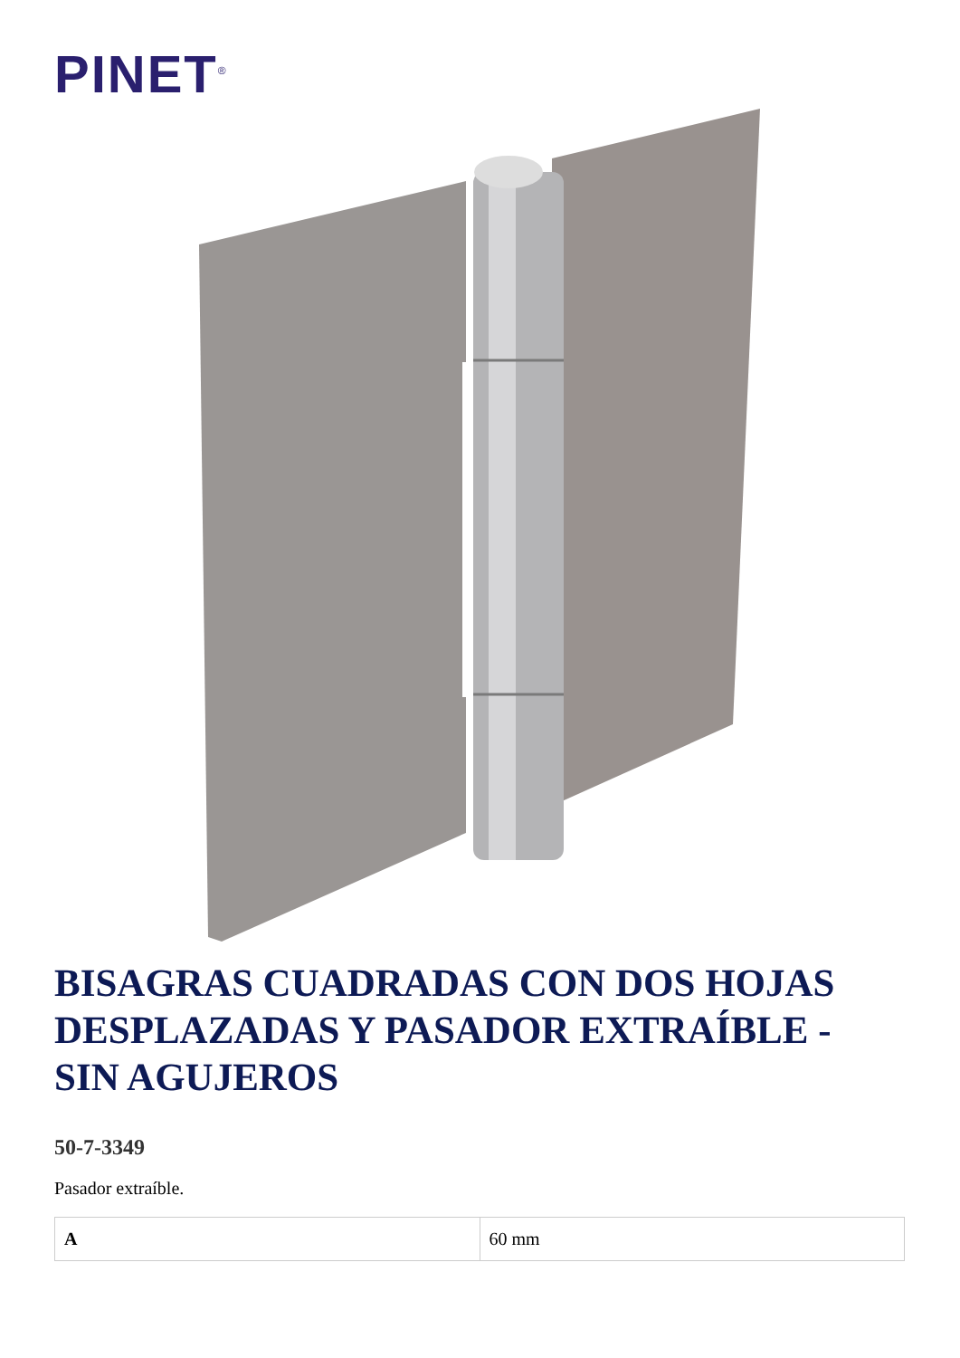PINET<sup>®</sup>
BISAGRAS CUADRADAS CON DOS HOJAS DESPLAZADAS Y PASADOR EXTRAÍBLE - SIN AGUJEROS
50-7-3349
Pasador extraíble.
| A | 60 mm |